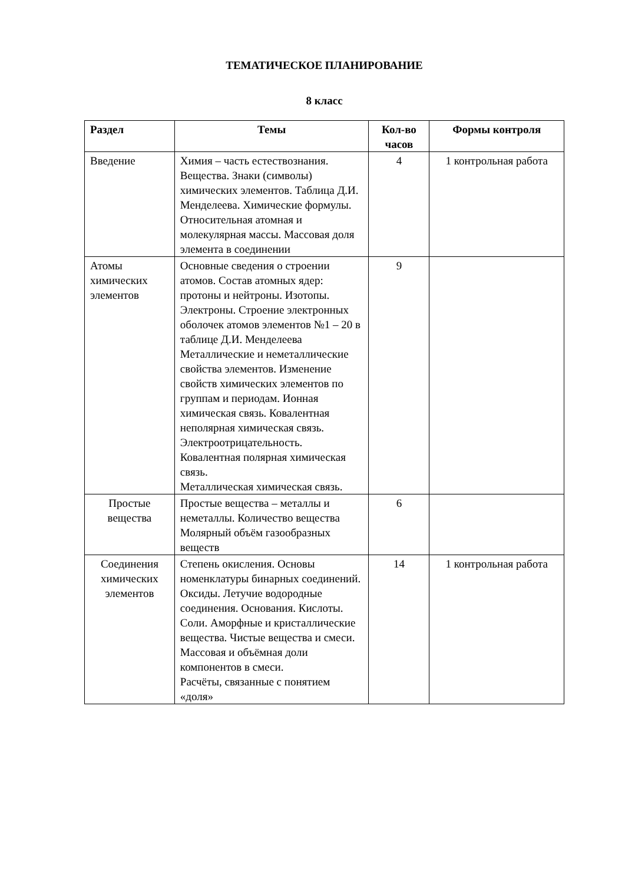ТЕМАТИЧЕСКОЕ ПЛАНИРОВАНИЕ
8 класс
| Раздел | Темы | Кол-во часов | Формы контроля |
| --- | --- | --- | --- |
| Введение | Химия – часть естествознания. Вещества. Знаки (символы) химических элементов. Таблица Д.И. Менделеева. Химические формулы. Относительная атомная и молекулярная массы. Массовая доля элемента в соединении | 4 | 1 контрольная работа |
| Атомы химических элементов | Основные сведения о строении атомов. Состав атомных ядер: протоны и нейтроны. Изотопы. Электроны. Строение электронных оболочек атомов элементов №1 – 20 в таблице Д.И. Менделеева Металлические и неметаллические свойства элементов. Изменение свойств химических элементов по группам и периодам. Ионная химическая связь. Ковалентная неполярная химическая связь. Электроотрицательность. Ковалентная полярная химическая связь. Металлическая химическая связь. | 9 | |
| Простые вещества | Простые вещества – металлы и неметаллы. Количество вещества Молярный объём газообразных веществ | 6 | |
| Соединения химических элементов | Степень окисления. Основы номенклатуры бинарных соединений. Оксиды. Летучие водородные соединения. Основания. Кислоты. Соли. Аморфные и кристаллические вещества. Чистые вещества и смеси. Массовая и объёмная доли компонентов в смеси. Расчёты, связанные с понятием «доля» | 14 | 1 контрольная работа |